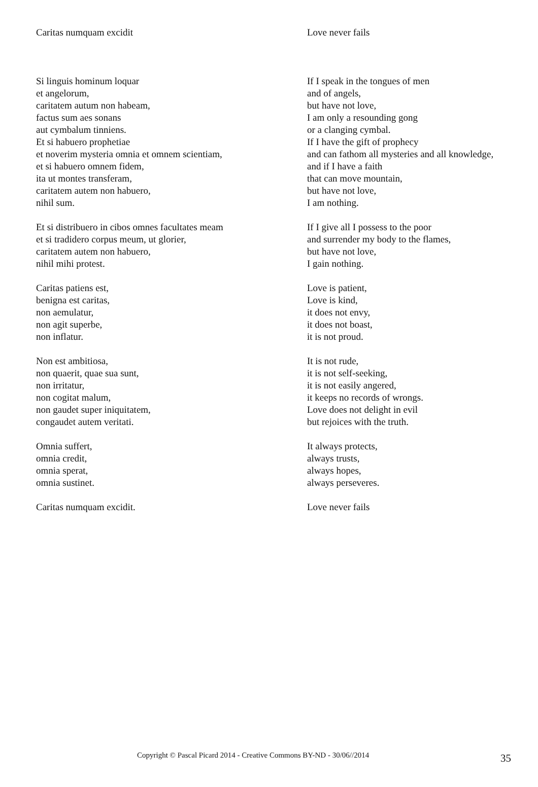Caritas numquam excidit Love never fails
Si linguis hominum loquar
et angelorum,
caritatem autum non habeam,
factus sum aes sonans
aut cymbalum tinniens.
Et si habuero prophetiae
et noverim mysteria omnia et omnem scientiam,
et si habuero omnem fidem,
ita ut montes transferam,
caritatem autem non habuero,
nihil sum.
Et si distribuero in cibos omnes facultates meam
et si tradidero corpus meum, ut glorier,
caritatem autem non habuero,
nihil mihi protest.
Caritas patiens est,
benigna est caritas,
non aemulatur,
non agit superbe,
non inflatur.
Non est ambitiosa,
non quaerit, quae sua sunt,
non irritatur,
non cogitat malum,
non gaudet super iniquitatem,
congaudet autem veritati.
Omnia suffert,
omnia credit,
omnia sperat,
omnia sustinet.
Caritas numquam excidit.
If I speak in the tongues of men
and of angels,
but have not love,
I am only a resounding gong
or a clanging cymbal.
If I have the gift of prophecy
and can fathom all mysteries and all knowledge,
and if I have a faith
that can move mountain,
but have not love,
I am nothing.
If I give all I possess to the poor
and surrender my body to the flames,
but have not love,
I gain nothing.
Love is patient,
Love is kind,
it does not envy,
it does not boast,
it is not proud.
It is not rude,
it is not self-seeking,
it is not easily angered,
it keeps no records of wrongs.
Love does not delight in evil
but rejoices with the truth.
It always protects,
always trusts,
always hopes,
always perseveres.
Love never fails
Copyright © Pascal Picard 2014 - Creative Commons BY-ND - 30/06//2014 35